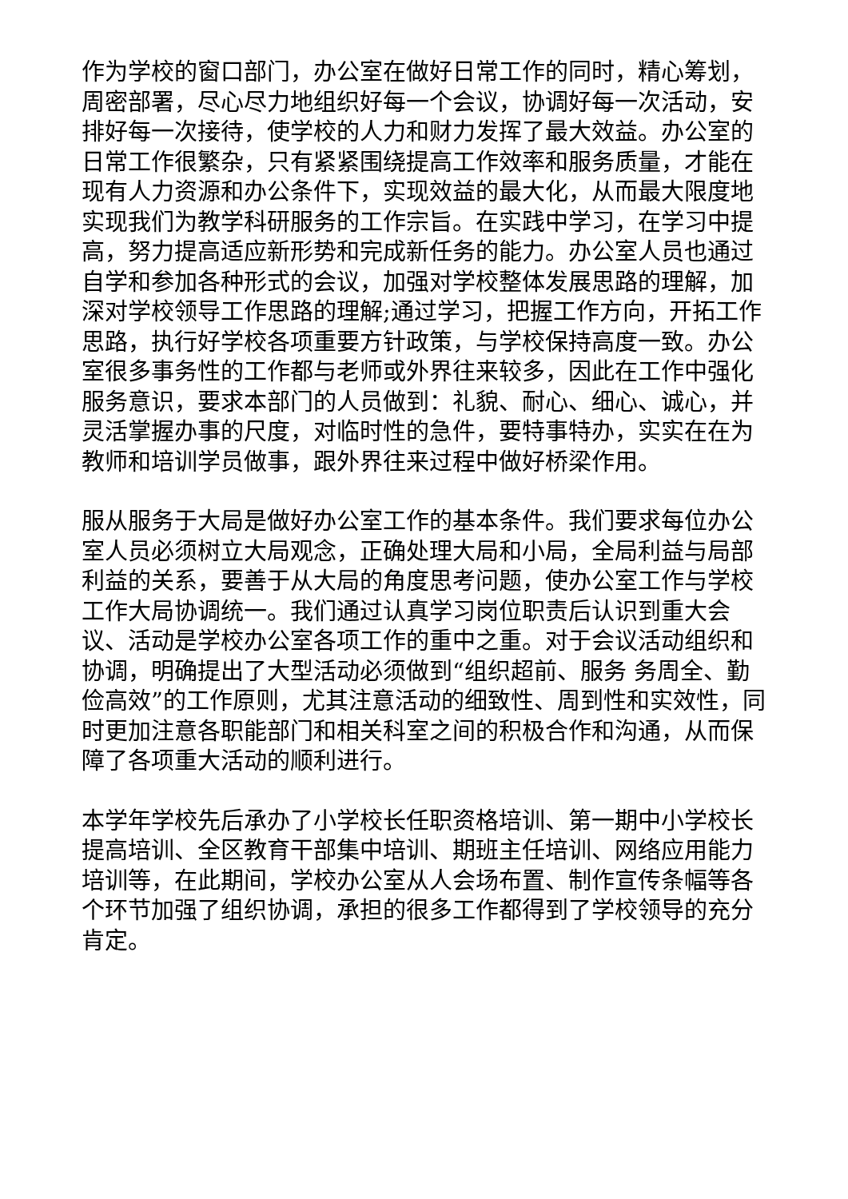作为学校的窗口部门，办公室在做好日常工作的同时，精心筹划，周密部署，尽心尽力地组织好每一个会议，协调好每一次活动，安排好每一次接待，使学校的人力和财力发挥了最大效益。办公室的日常工作很繁杂，只有紧紧围绕提高工作效率和服务质量，才能在现有人力资源和办公条件下，实现效益的最大化，从而最大限度地实现我们为教学科研服务的工作宗旨。在实践中学习，在学习中提高，努力提高适应新形势和完成新任务的能力。办公室人员也通过自学和参加各种形式的会议，加强对学校整体发展思路的理解，加深对学校领导工作思路的理解;通过学习，把握工作方向，开拓工作思路，执行好学校各项重要方针政策，与学校保持高度一致。办公室很多事务性的工作都与老师或外界往来较多，因此在工作中强化服务意识，要求本部门的人员做到：礼貌、耐心、细心、诚心，并灵活掌握办事的尺度，对临时性的急件，要特事特办，实实在在为教师和培训学员做事，跟外界往来过程中做好桥梁作用。
服从服务于大局是做好办公室工作的基本条件。我们要求每位办公室人员必须树立大局观念，正确处理大局和小局，全局利益与局部利益的关系，要善于从大局的角度思考问题，使办公室工作与学校工作大局协调统一。我们通过认真学习岗位职责后认识到重大会议、活动是学校办公室各项工作的重中之重。对于会议活动组织和协调，明确提出了大型活动必须做到“组织超前、服务 务周全、勤俭高效”的工作原则，尤其注意活动的细致性、周到性和实效性，同时更加注意各职能部门和相关科室之间的积极合作和沟通，从而保障了各项重大活动的顺利进行。
本学年学校先后承办了小学校长任职资格培训、第一期中小学校长提高培训、全区教育干部集中培训、期班主任培训、网络应用能力培训等，在此期间，学校办公室从人会场布置、制作宣传条幅等各个环节加强了组织协调，承担的很多工作都得到了学校领导的充分肯定。